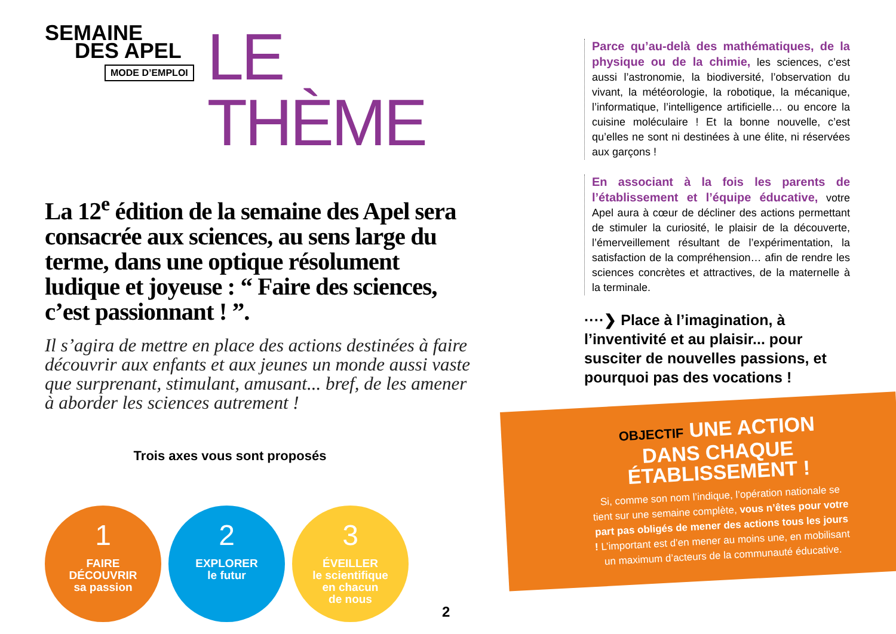SEMAINE
DES APEL
MODE D’EMPLOI
LE THÈME
La 12<sup>e</sup> édition de la semaine des Apel sera consacrée aux sciences, au sens large du terme, dans une optique résolument ludique et joyeuse : “ Faire des sciences, c’est passionnant ! ”.
Il s’agira de mettre en place des actions destinées à faire découvrir aux enfants et aux jeunes un monde aussi vaste que surprenant, stimulant, amusant... bref, de les amener à aborder les sciences autrement !
Trois axes vous sont proposés
1
FAIRE
DÉCOUVRIR
sa passion
2
EXPLORER
le futur
3
ÉVEILLER
le scientifique
en chacun
de nous
Parce qu’au-delà des mathématiques, de la physique ou de la chimie, les sciences, c’est aussi l’astronomie, la biodiversité, l’observation du vivant, la météorologie, la robotique, la mécanique, l’informatique, l’intelligence artificielle… ou encore la cuisine moléculaire ! Et la bonne nouvelle, c’est qu’elles ne sont ni destinées à une élite, ni réservées aux garçons !
En associant à la fois les parents de l’établissement et l’équipe éducative, votre Apel aura à cœur de décliner des actions permettant de stimuler la curiosité, le plaisir de la découverte, l’émerveillement résultant de l’expérimentation, la satisfaction de la compréhension… afin de rendre les sciences concrètes et attractives, de la maternelle à la terminale.
····❯ Place à l’imagination, à l’inventivité et au plaisir... pour susciter de nouvelles passions, et pourquoi pas des vocations !
OBJECTIF UNE ACTION DANS CHAQUE ÉTABLISSEMENT !
Si, comme son nom l’indique, l’opération nationale se tient sur une semaine complète, vous n’êtes pour votre part pas obligés de mener des actions tous les jours ! L’important est d’en mener au moins une, en mobilisant un maximum d’acteurs de la communauté éducative.
2